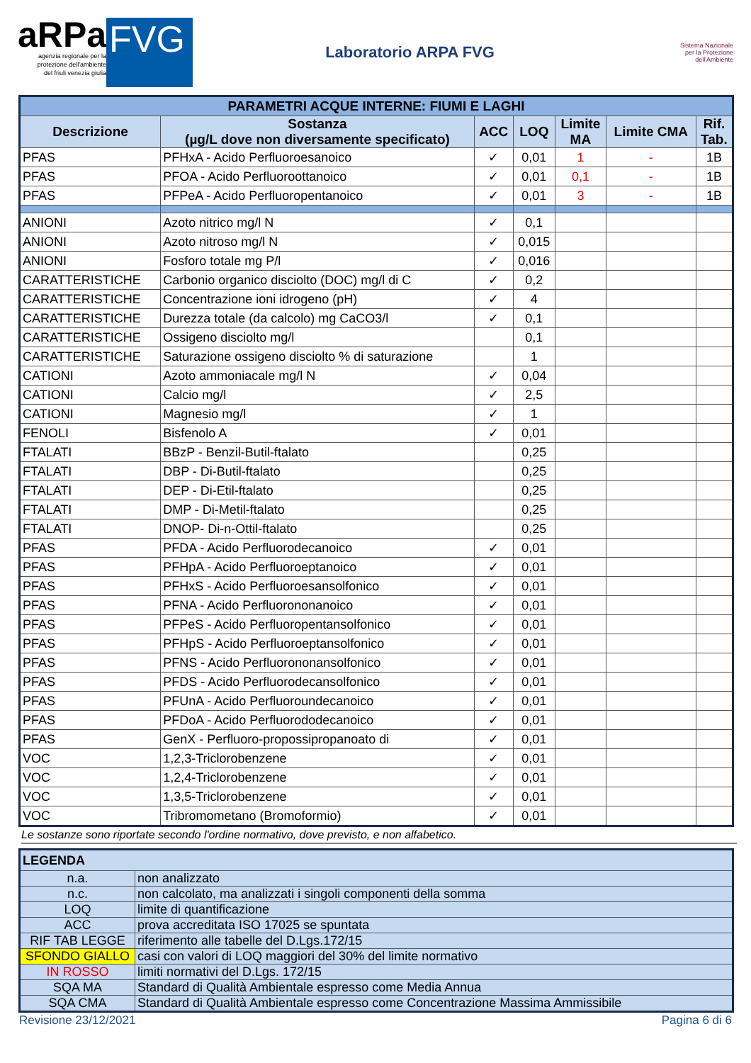aRPa
agenzia regionale per la
protezione dell'ambiente
del friuli venezia giulia
FVG
Laboratorio ARPA FVG
Sistema Nazionale
per la Protezione
dell'Ambiente
| PARAMETRI ACQUE INTERNE: FIUMI E LAGHI | | | | | | |
| --- | --- | --- | --- | --- | --- | --- |
| Descrizione | Sostanza (µg/L dove non diversamente specificato) | ACC | LOQ | Limite MA | Limite CMA | Rif. Tab. |
| PFAS | PFHxA - Acido Perfluoroesanoico | ✓ | 0,01 | 1 | - | 1B |
| PFAS | PFOA - Acido Perfluoroottanoico | ✓ | 0,01 | 0,1 | - | 1B |
| PFAS | PFPeA - Acido Perfluoropentanoico | ✓ | 0,01 | 3 | - | 1B |
| ANIONI | Azoto nitrico mg/l N | ✓ | 0,1 | | | |
| ANIONI | Azoto nitroso mg/l N | ✓ | 0,015 | | | |
| ANIONI | Fosforo totale mg P/l | ✓ | 0,016 | | | |
| CARATTERISTICHE | Carbonio organico disciolto (DOC) mg/l di C | ✓ | 0,2 | | | |
| CARATTERISTICHE | Concentrazione ioni idrogeno (pH) | ✓ | 4 | | | |
| CARATTERISTICHE | Durezza totale (da calcolo) mg CaCO3/l | ✓ | 0,1 | | | |
| CARATTERISTICHE | Ossigeno disciolto mg/l | | 0,1 | | | |
| CARATTERISTICHE | Saturazione ossigeno disciolto % di saturazione | | 1 | | | |
| CATIONI | Azoto ammoniacale mg/l N | ✓ | 0,04 | | | |
| CATIONI | Calcio mg/l | ✓ | 2,5 | | | |
| CATIONI | Magnesio mg/l | ✓ | 1 | | | |
| FENOLI | Bisfenolo A | ✓ | 0,01 | | | |
| FTALATI | BBzP - Benzil-Butil-ftalato | | 0,25 | | | |
| FTALATI | DBP - Di-Butil-ftalato | | 0,25 | | | |
| FTALATI | DEP - Di-Etil-ftalato | | 0,25 | | | |
| FTALATI | DMP - Di-Metil-ftalato | | 0,25 | | | |
| FTALATI | DNOP- Di-n-Ottil-ftalato | | 0,25 | | | |
| PFAS | PFDA - Acido Perfluorodecanoico | ✓ | 0,01 | | | |
| PFAS | PFHpA - Acido Perfluoroeptanoico | ✓ | 0,01 | | | |
| PFAS | PFHxS - Acido Perfluoroesansolfonico | ✓ | 0,01 | | | |
| PFAS | PFNA - Acido Perfluorononanoico | ✓ | 0,01 | | | |
| PFAS | PFPeS - Acido Perfluoropentansolfonico | ✓ | 0,01 | | | |
| PFAS | PFHpS - Acido Perfluoroeptansolfonico | ✓ | 0,01 | | | |
| PFAS | PFNS - Acido Perfluorononansolfonico | ✓ | 0,01 | | | |
| PFAS | PFDS - Acido Perfluorodecansolfonico | ✓ | 0,01 | | | |
| PFAS | PFUnA - Acido Perfluoroundecanoico | ✓ | 0,01 | | | |
| PFAS | PFDoA - Acido Perfluorododecanoico | ✓ | 0,01 | | | |
| PFAS | GenX - Perfluoro-propossipropanoato di | ✓ | 0,01 | | | |
| VOC | 1,2,3-Triclorobenzene | ✓ | 0,01 | | | |
| VOC | 1,2,4-Triclorobenzene | ✓ | 0,01 | | | |
| VOC | 1,3,5-Triclorobenzene | ✓ | 0,01 | | | |
| VOC | Tribromometano (Bromoformio) | ✓ | 0,01 | | | |
Le sostanze sono riportate secondo l'ordine normativo, dove previsto, e non alfabetico.
| LEGENDA | |
| n.a. | non analizzato |
| n.c. | non calcolato, ma analizzati i singoli componenti della somma |
| LOQ | limite di quantificazione |
| ACC | prova accreditata ISO 17025 se spuntata |
| RIF TAB LEGGE | riferimento alle tabelle del D.Lgs.172/15 |
| SFONDO GIALLO | casi con valori di LOQ maggiori del 30% del limite normativo |
| IN ROSSO | limiti normativi del D.Lgs. 172/15 |
| SQA MA | Standard di Qualità Ambientale espresso come Media Annua |
| SQA CMA | Standard di Qualità Ambientale espresso come Concentrazione Massima Ammissibile |
Revisione 23/12/2021 Pagina 6 di 6